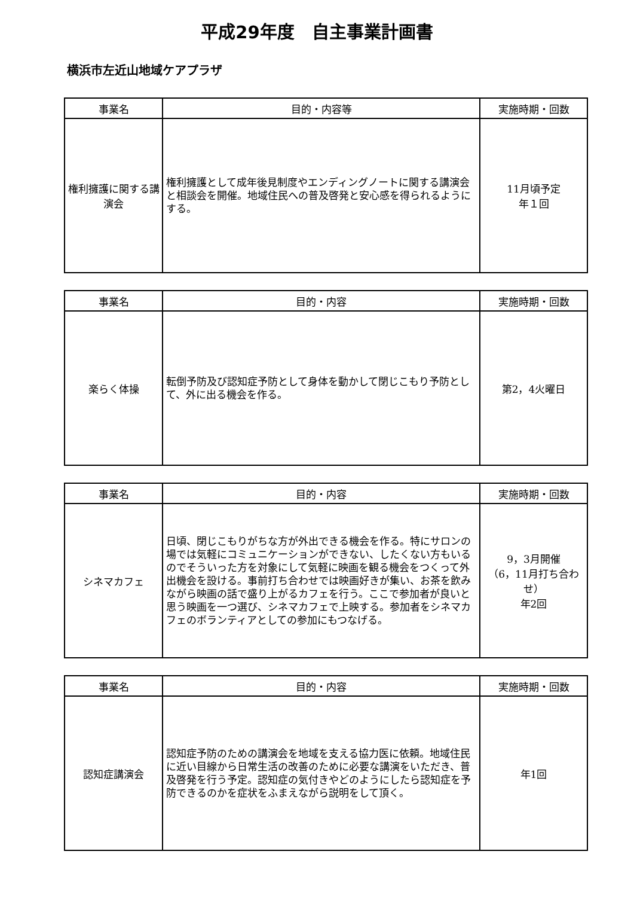平成29年度　自主事業計画書
横浜市左近山地域ケアプラザ
| 事業名 | 目的・内容等 | 実施時期・回数 |
| --- | --- | --- |
| 権利擁護に関する講演会 | 権利擁護として成年後見制度やエンディングノートに関する講演会と相談会を開催。地域住民への普及啓発と安心感を得られるようにする。 | 11月頃予定 年１回 |
| 事業名 | 目的・内容 | 実施時期・回数 |
| --- | --- | --- |
| 楽らく体操 | 転倒予防及び認知症予防として身体を動かして閉じこもり予防として、外に出る機会を作る。 | 第2，4火曜日 |
| 事業名 | 目的・内容 | 実施時期・回数 |
| --- | --- | --- |
| シネマカフェ | 日頃、閉じこもりがちな方が外出できる機会を作る。特にサロンの場では気軽にコミュニケーションができない、したくない方もいるのでそういった方を対象にして気軽に映画を観る機会をつくって外出機会を設ける。事前打ち合わせでは映画好きが集い、お茶を飲みながら映画の話で盛り上がるカフェを行う。ここで参加者が良いと思う映画を一つ選び、シネマカフェで上映する。参加者をシネマカフェのボランティアとしての参加にもつなげる。 | 9，3月開催 （6，11月打ち合わせ） 年2回 |
| 事業名 | 目的・内容 | 実施時期・回数 |
| --- | --- | --- |
| 認知症講演会 | 認知症予防のための講演会を地域を支える協力医に依頼。地域住民に近い目線から日常生活の改善のために必要な講演をいただき、普及啓発を行う予定。認知症の気付きやどのようにしたら認知症を予防できるのかを症状をふまえながら説明をして頂く。 | 年1回 |